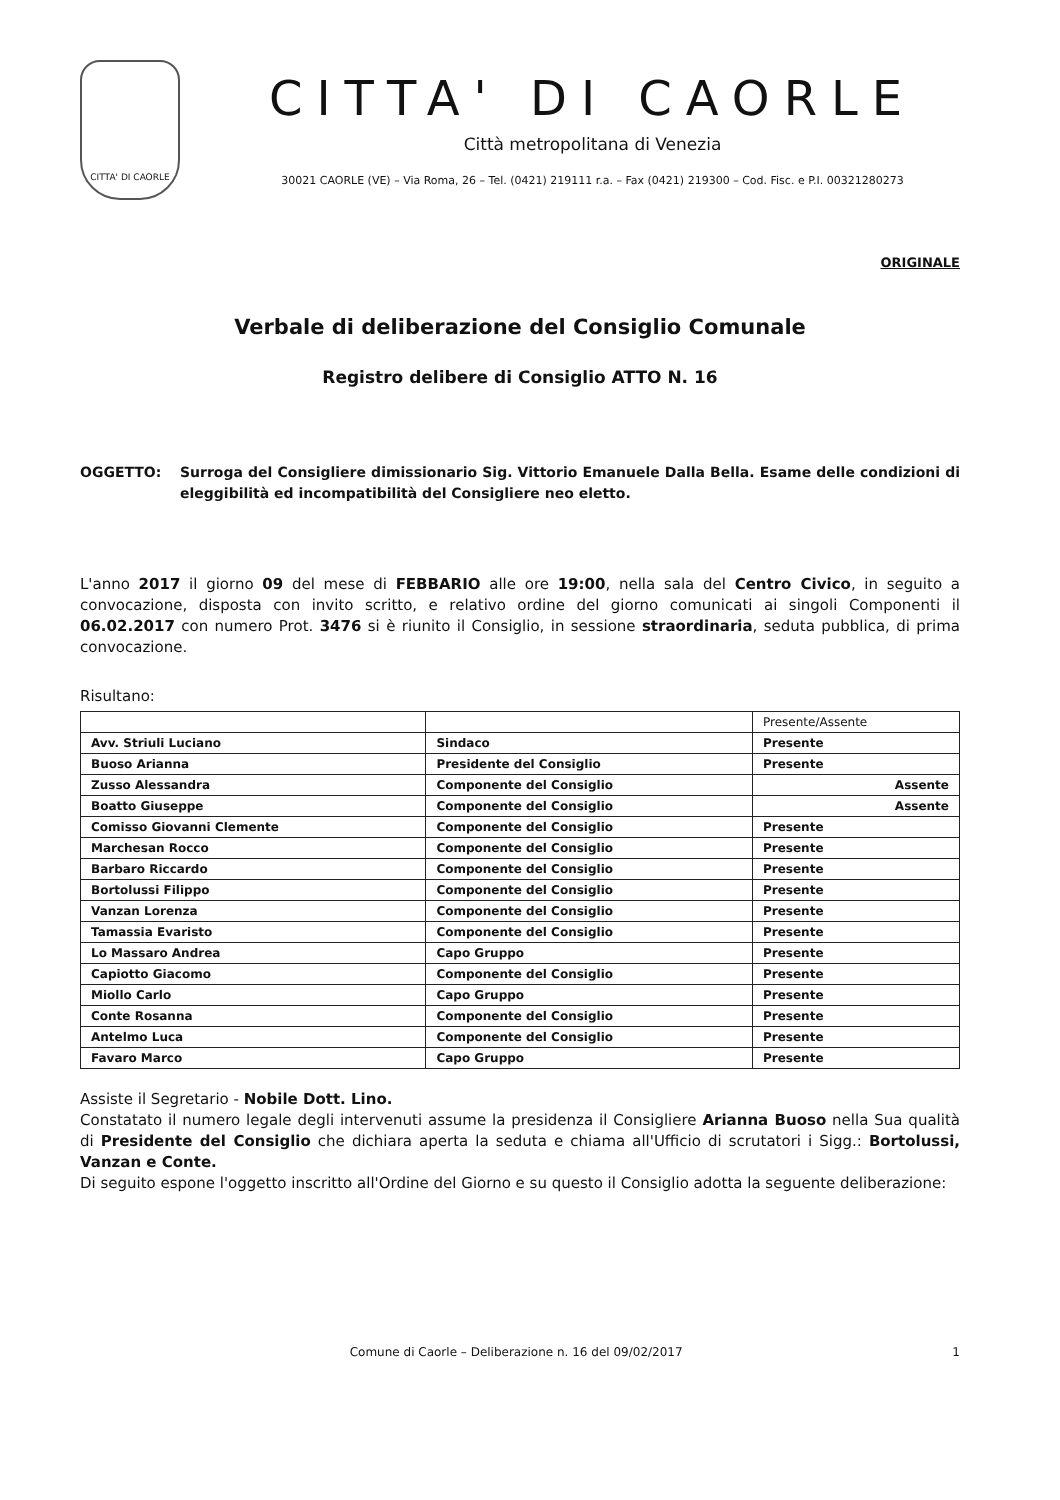CITTA' DI CAORLE
CITTA' DI CAORLE
Città metropolitana di Venezia
30021 CAORLE (VE) – Via Roma, 26 – Tel. (0421) 219111 r.a. – Fax (0421) 219300 – Cod. Fisc. e P.I. 00321280273
ORIGINALE
Verbale di deliberazione del Consiglio Comunale
Registro delibere di Consiglio ATTO N. 16
OGGETTO: Surroga del Consigliere dimissionario Sig. Vittorio Emanuele Dalla Bella. Esame delle condizioni di eleggibilità ed incompatibilità del Consigliere neo eletto.
L'anno 2017 il giorno 09 del mese di FEBBARIO alle ore 19:00, nella sala del Centro Civico, in seguito a convocazione, disposta con invito scritto, e relativo ordine del giorno comunicati ai singoli Componenti il 06.02.2017 con numero Prot. 3476 si è riunito il Consiglio, in sessione straordinaria, seduta pubblica, di prima convocazione.
Risultano:
| | | Presente/Assente |
| Avv. Striuli Luciano | Sindaco | Presente |
| Buoso Arianna | Presidente del Consiglio | Presente |
| Zusso Alessandra | Componente del Consiglio | Assente |
| Boatto Giuseppe | Componente del Consiglio | Assente |
| Comisso Giovanni Clemente | Componente del Consiglio | Presente |
| Marchesan Rocco | Componente del Consiglio | Presente |
| Barbaro Riccardo | Componente del Consiglio | Presente |
| Bortolussi Filippo | Componente del Consiglio | Presente |
| Vanzan Lorenza | Componente del Consiglio | Presente |
| Tamassia Evaristo | Componente del Consiglio | Presente |
| Lo Massaro Andrea | Capo Gruppo | Presente |
| Capiotto Giacomo | Componente del Consiglio | Presente |
| Miollo Carlo | Capo Gruppo | Presente |
| Conte Rosanna | Componente del Consiglio | Presente |
| Antelmo Luca | Componente del Consiglio | Presente |
| Favaro Marco | Capo Gruppo | Presente |
Assiste il Segretario - Nobile Dott. Lino.
Constatato il numero legale degli intervenuti assume la presidenza il Consigliere Arianna Buoso nella Sua qualità di Presidente del Consiglio che dichiara aperta la seduta e chiama all'Ufficio di scrutatori i Sigg.: Bortolussi, Vanzan e Conte.
Di seguito espone l'oggetto inscritto all'Ordine del Giorno e su questo il Consiglio adotta la seguente deliberazione:
Comune di Caorle – Deliberazione n. 16 del 09/02/2017 1